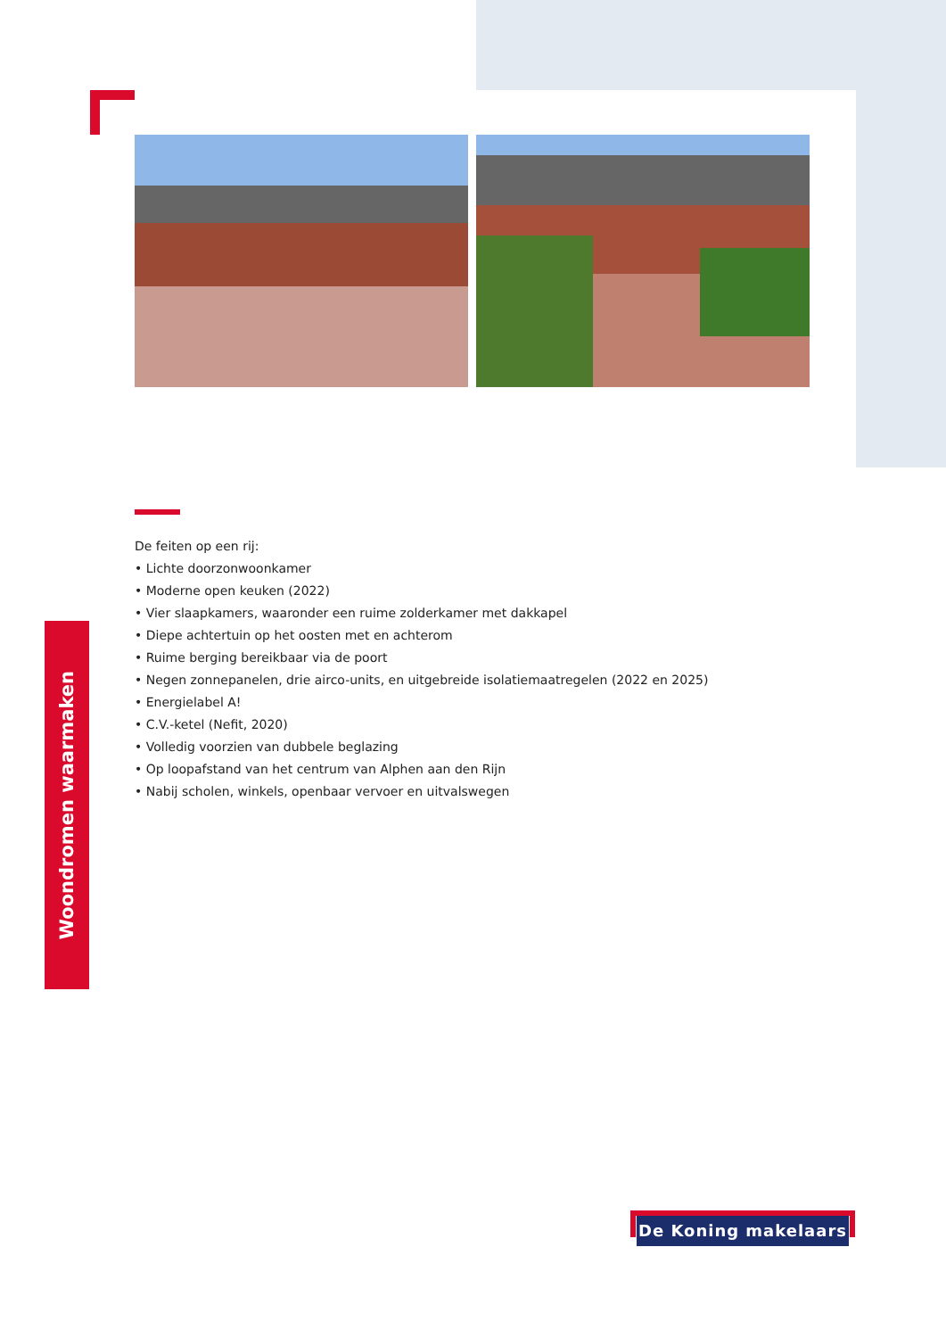De feiten op een rij:
• Lichte doorzonwoonkamer
• Moderne open keuken (2022)
• Vier slaapkamers, waaronder een ruime zolderkamer met dakkapel
• Diepe achtertuin op het oosten met en achterom
• Ruime berging bereikbaar via de poort
• Negen zonnepanelen, drie airco-units, en uitgebreide isolatiemaatregelen (2022 en 2025)
• Energielabel A!
• C.V.-ketel (Nefit, 2020)
• Volledig voorzien van dubbele beglazing
• Op loopafstand van het centrum van Alphen aan den Rijn
• Nabij scholen, winkels, openbaar vervoer en uitvalswegen
Woondromen waarmaken
De Koning makelaars